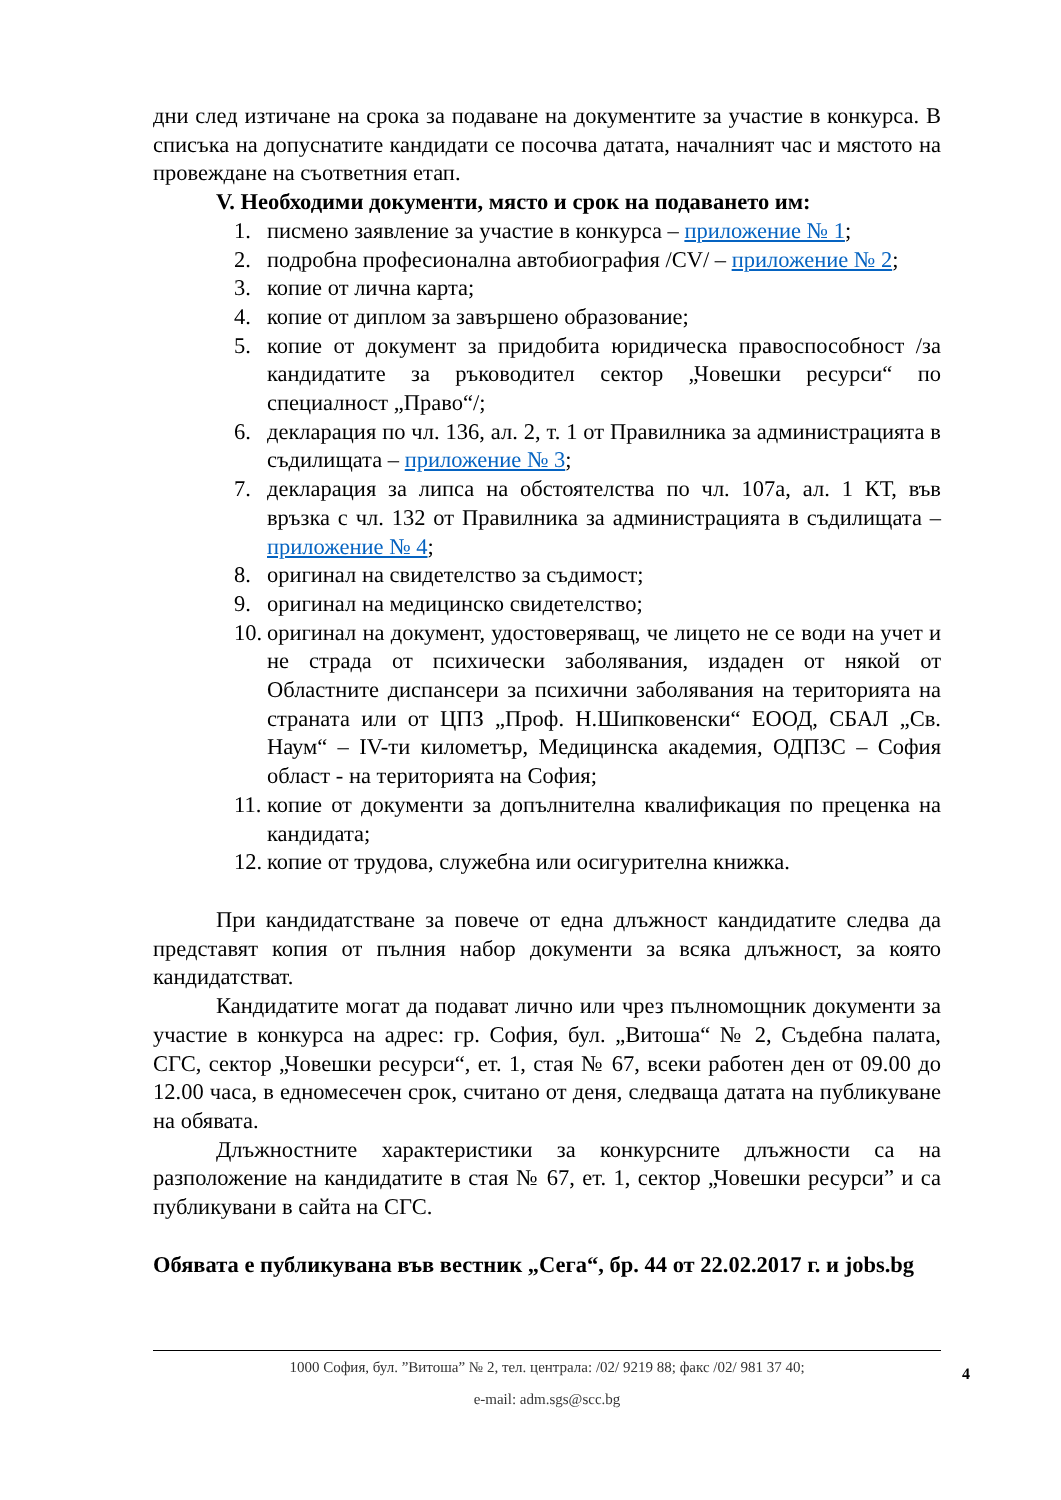дни след изтичане на срока за подаване на документите за участие в конкурса. В списъка на допуснатите кандидати се посочва датата, началният час и мястото на провеждане на съответния етап.
V. Необходими документи, място и срок на подаването им:
1. писмено заявление за участие в конкурса – приложение № 1;
2. подробна професионална автобиография /CV/ – приложение № 2;
3. копие от лична карта;
4. копие от диплом за завършено образование;
5. копие от документ за придобита юридическа правоспособност /за кандидатите за ръководител сектор „Човешки ресурси“ по специалност „Право“/;
6. декларация по чл. 136, ал. 2, т. 1 от Правилника за администрацията в съдилищата – приложение № 3;
7. декларация за липса на обстоятелства по чл. 107а, ал. 1 КТ, във връзка с чл. 132 от Правилника за администрацията в съдилищата – приложение № 4;
8. оригинал на свидетелство за съдимост;
9. оригинал на медицинско свидетелство;
10. оригинал на документ, удостоверяващ, че лицето не се води на учет и не страда от психически заболявания, издаден от някой от Областните диспансери за психични заболявания на територията на страната или от ЦПЗ „Проф. Н.Шипковенски“ ЕООД, СБАЛ „Св. Наум“ – IV-ти километър, Медицинска академия, ОДПЗС – София област - на територията на София;
11. копие от документи за допълнителна квалификация по преценка на кандидата;
12. копие от трудова, служебна или осигурителна книжка.
При кандидатстване за повече от една длъжност кандидатите следва да представят копия от пълния набор документи за всяка длъжност, за която кандидатстват.
Кандидатите могат да подават лично или чрез пълномощник документи за участие в конкурса на адрес: гр. София, бул. „Витоша“ № 2, Съдебна палата, СГС, сектор „Човешки ресурси“, ет. 1, стая № 67, всеки работен ден от 09.00 до 12.00 часа, в едномесечен срок, считано от деня, следваща датата на публикуване на обявата.
Длъжностните характеристики за конкурсните длъжности са на разположение на кандидатите в стая № 67, ет. 1, сектор „Човешки ресурси” и са публикувани в сайта на СГС.
Обявата е публикувана във вестник „Сега“, бр. 44 от 22.02.2017 г. и jobs.bg
1000 София, бул. ”Витоша” № 2, тел. централа: /02/ 9219 88; факс /02/ 981 37 40;
e-mail: adm.sgs@scc.bg
4